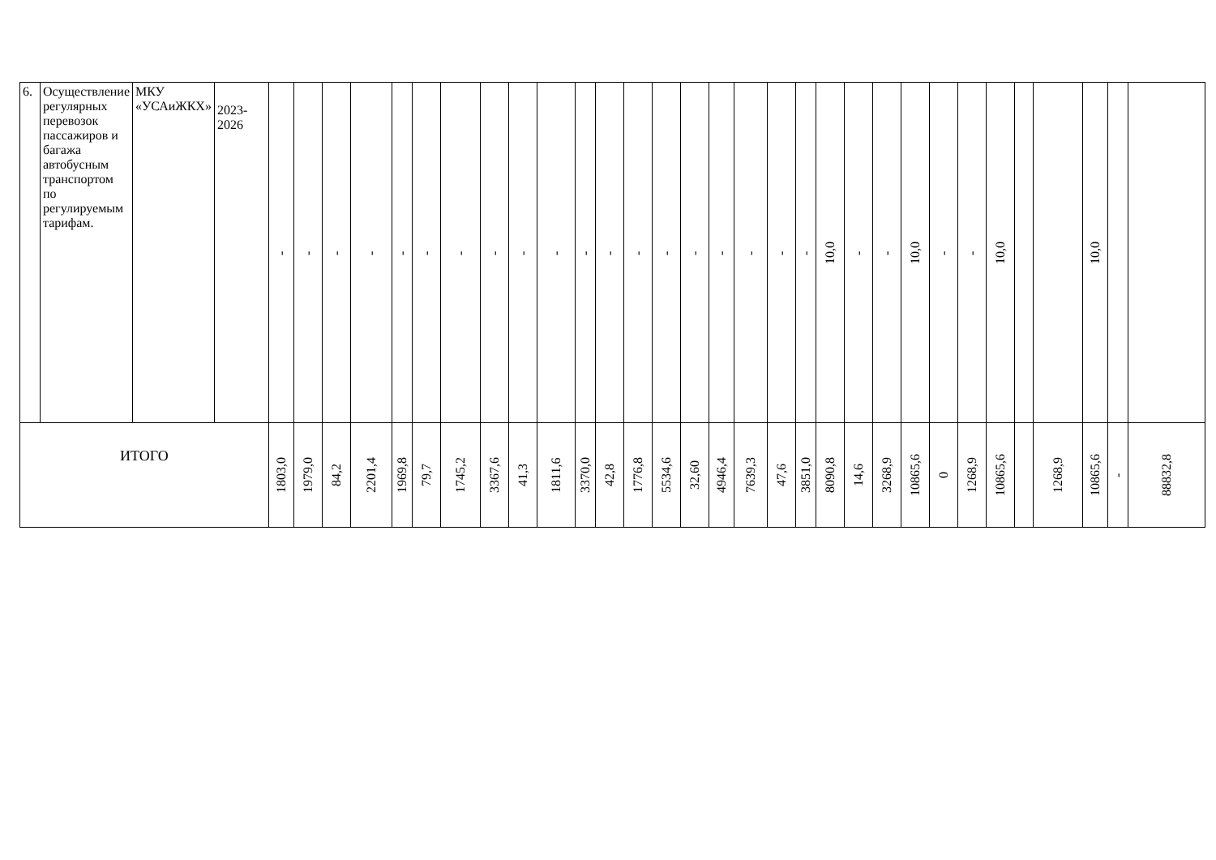| 6. | Осуществление регулярных перевозок пассажиров и багажа автобусным транспортом по регулируемым тарифам. | МКУ «УСАиЖКХ» | 2023-2026 | - | - | - | - | - | - | - | - | - | - | - | - | - | - | - | - | - | - | - | 10,0 | - | - | 10,0 | - | - | 10,0 | | | 10,0 | | |
| ИТОГО | | | | 1803,0 | 1979,0 | 84,2 | 2201,4 | 1969,8 | 79,7 | 1745,2 | 3367,6 | 41,3 | 1811,6 | 3370,0 | 42,8 | 1776,8 | 5534,6 | 32,60 | 4946,4 | 7639,3 | 47,6 | 3851,0 | 8090,8 | 14,6 | 3268,9 | 10865,6 | 0 | 1268,9 | 10865,6 | | 1268,9 | 10865,6 | - | 88832,8 |